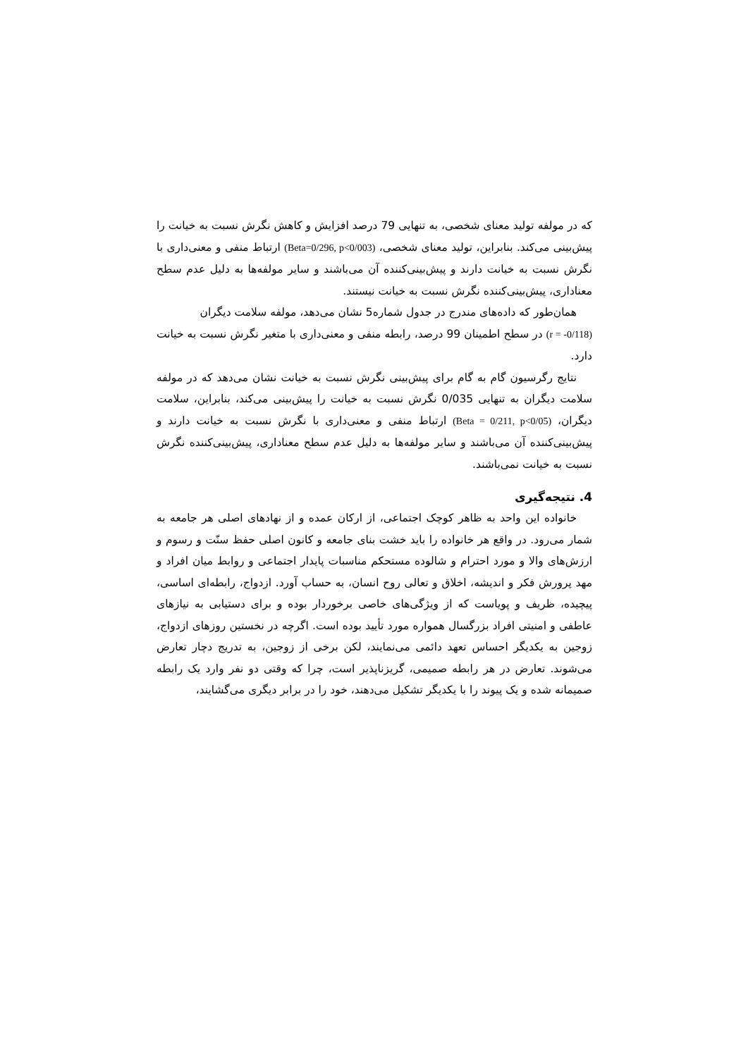که در مولفه تولید معنای شخصی، به تنهایی 79 درصد افزایش و کاهش نگرش نسبت به خیانت را پیش‌بینی می‌کند. بنابراین، تولید معنای شخصی، (Beta=0/296, p<0/003) ارتباط منفی و معنی‌داری با نگرش نسبت به خیانت دارند و پیش‌بینی‌کننده آن می‌باشند و سایر مولفه‌ها به دلیل عدم سطح معناداری، پیش‌بینی‌کننده نگرش نسبت به خیانت نیستند.
همان‌طور که داده‌های مندرج در جدول شماره5 نشان می‌دهد، مولفه سلامت دیگران
(r = -0/118) در سطح اطمینان 99 درصد، رابطه منفی و معنی‌داری با متغیر نگرش نسبت به خیانت دارد.
نتایج رگرسیون گام به گام برای پیش‌بینی نگرش نسبت به خیانت نشان می‌دهد که در مولفه سلامت دیگران به تنهایی 0/035 نگرش نسبت به خیانت را پیش‌بینی می‌کند، بنابراین، سلامت دیگران، (Beta = 0/211, p<0/05) ارتباط منفی و معنی‌داری با نگرش نسبت به خیانت دارند و پیش‌بینی‌کننده آن می‌باشند و سایر مولفه‌ها به دلیل عدم سطح معناداری، پیش‌بینی‌کننده نگرش نسبت به خیانت نمی‌باشند.
4. نتیجه‌گیری
خانواده این واحد به ظاهر کوچک اجتماعی، از ارکان عمده و از نهادهای اصلی هر جامعه به شمار می‌رود. در واقع هر خانواده را باید خشت بنای جامعه و کانون اصلی حفظ سنّت و رسوم و ارزش‌های والا و مورد احترام و شالوده مستحکم مناسبات پایدار اجتماعی و روابط میان افراد و مهد پرورش فکر و اندیشه، اخلاق و تعالی روح انسان، به حساب آورد. ازدواج، رابطه‌ای اساسی، پیچیده، ظریف و پویاست که از ویژگی‌های خاصی برخوردار بوده و برای دستیابی به نیازهای عاطفی و امنیتی افراد بزرگسال همواره مورد تأیید بوده است. اگرچه در نخستین روزهای ازدواج، زوجین به یکدیگر احساس تعهد دائمی می‌نمایند، لکن برخی از زوجین، به تدریج دچار تعارض می‌شوند. تعارض در هر رابطه صمیمی، گریزناپذیر است، چرا که وقتی دو نفر وارد یک رابطه صمیمانه شده و یک پیوند را با یکدیگر تشکیل می‌دهند، خود را در برابر دیگری می‌گشایند،